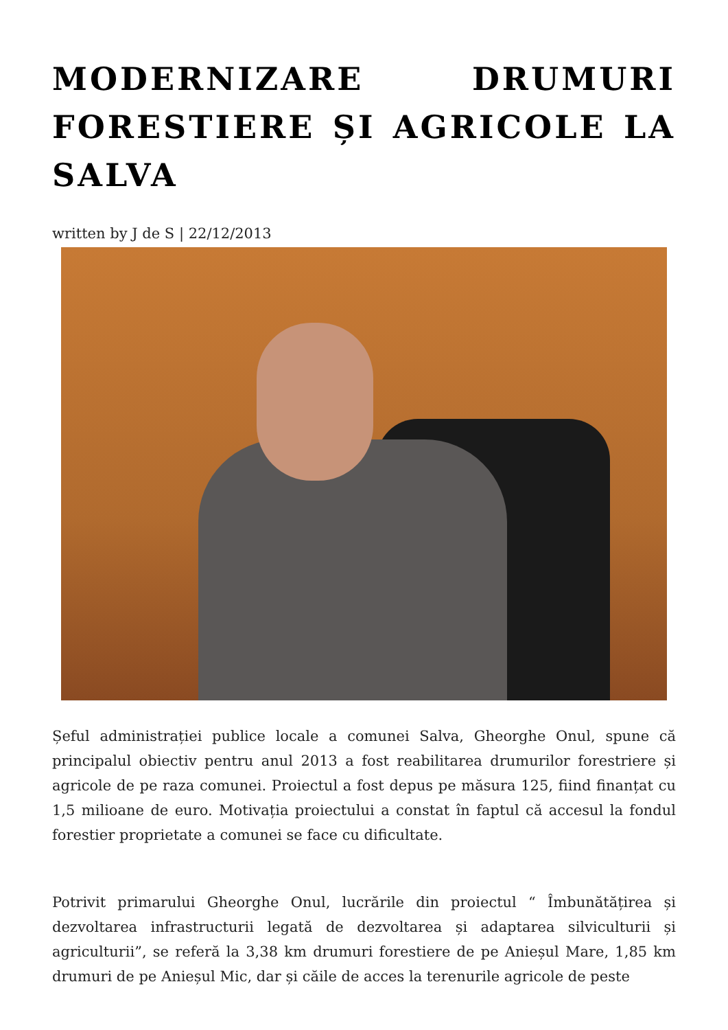MODERNIZARE DRUMURI FORESTIERE ȘI AGRICOLE LA SALVA
written by J de S | 22/12/2013
Șeful administrației publice locale a comunei Salva, Gheorghe Onul, spune că principalul obiectiv pentru anul 2013 a fost reabilitarea drumurilor forestriere și agricole de pe raza comunei. Proiectul a fost depus pe măsura 125, fiind finanțat cu 1,5 milioane de euro. Motivația proiectului a constat în faptul că accesul la fondul forestier proprietate a comunei se face cu dificultate.
Potrivit primarului Gheorghe Onul, lucrările din proiectul “ Îmbunătățirea și dezvoltarea infrastructurii legată de dezvoltarea și adaptarea silviculturii și agriculturii”, se referă la 3,38 km drumuri forestiere de pe Anieșul Mare, 1,85 km drumuri de pe Anieșul Mic, dar și căile de acces la terenurile agricole de peste